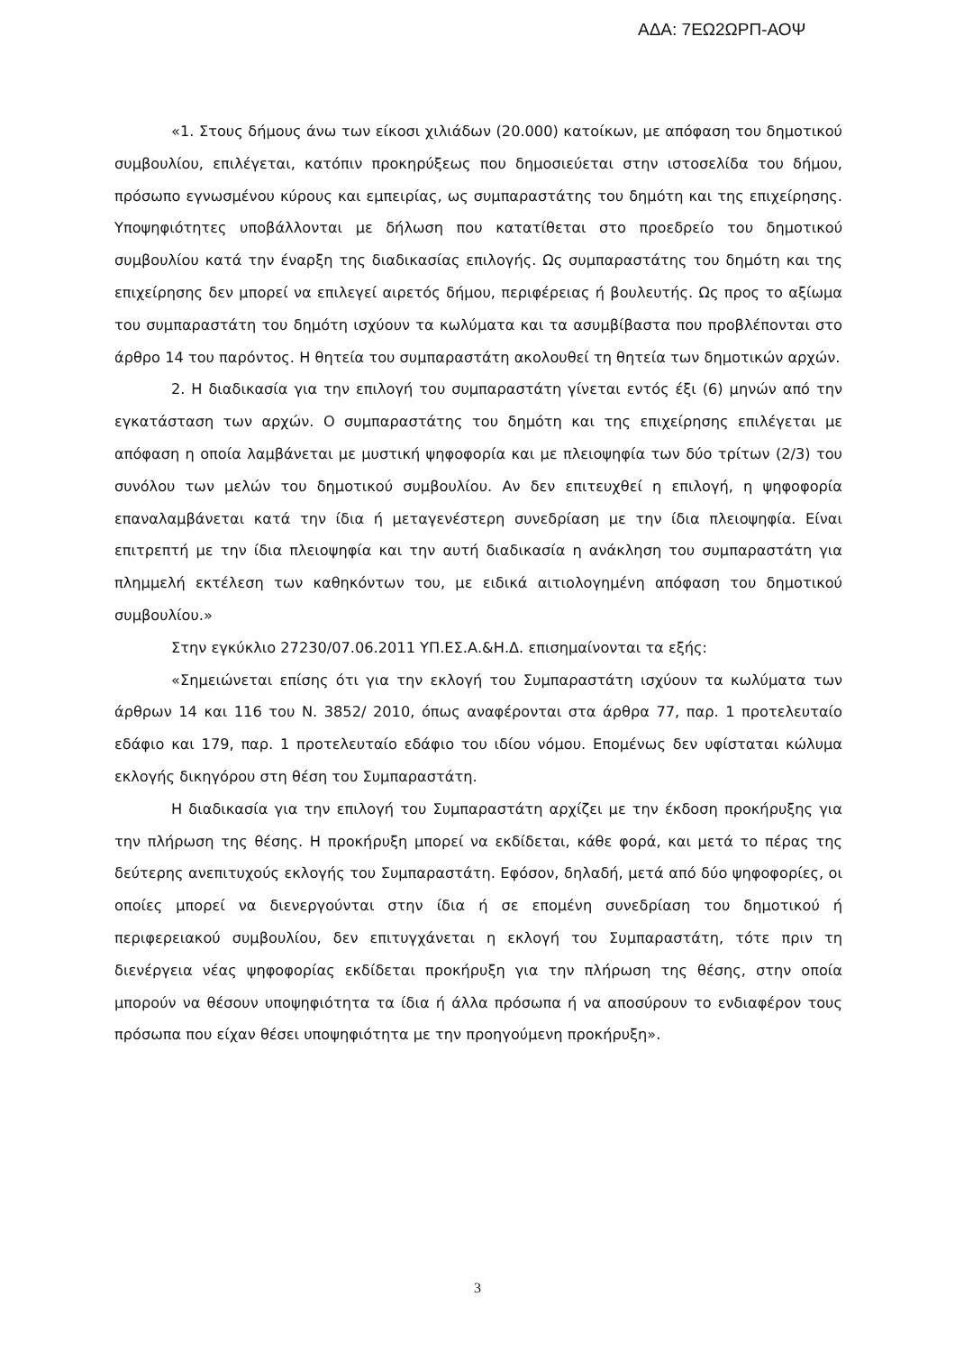ΑΔΑ: 7ΕΩ2ΩΡΠ-ΑΟΨ
«1. Στους δήμους άνω των είκοσι χιλιάδων (20.000) κατοίκων, με απόφαση του δημοτικού συμβουλίου, επιλέγεται, κατόπιν προκηρύξεως που δημοσιεύεται στην ιστοσελίδα του δήμου, πρόσωπο εγνωσμένου κύρους και εμπειρίας, ως συμπαραστάτης του δημότη και της επιχείρησης. Υποψηφιότητες υποβάλλονται με δήλωση που κατατίθεται στο προεδρείο του δημοτικού συμβουλίου κατά την έναρξη της διαδικασίας επιλογής. Ως συμπαραστάτης του δημότη και της επιχείρησης δεν μπορεί να επιλεγεί αιρετός δήμου, περιφέρειας ή βουλευτής. Ως προς το αξίωμα του συμπαραστάτη του δημότη ισχύουν τα κωλύματα και τα ασυμβίβαστα που προβλέπονται στο άρθρο 14 του παρόντος. Η θητεία του συμπαραστάτη ακολουθεί τη θητεία των δημοτικών αρχών.
2. Η διαδικασία για την επιλογή του συμπαραστάτη γίνεται εντός έξι (6) μηνών από την εγκατάσταση των αρχών. Ο συμπαραστάτης του δημότη και της επιχείρησης επιλέγεται με απόφαση η οποία λαμβάνεται με μυστική ψηφοφορία και με πλειοψηφία των δύο τρίτων (2/3) του συνόλου των μελών του δημοτικού συμβουλίου. Αν δεν επιτευχθεί η επιλογή, η ψηφοφορία επαναλαμβάνεται κατά την ίδια ή μεταγενέστερη συνεδρίαση με την ίδια πλειοψηφία. Είναι επιτρεπτή με την ίδια πλειοψηφία και την αυτή διαδικασία η ανάκληση του συμπαραστάτη για πλημμελή εκτέλεση των καθηκόντων του, με ειδικά αιτιολογημένη απόφαση του δημοτικού συμβουλίου.»
Στην εγκύκλιο 27230/07.06.2011 ΥΠ.ΕΣ.Α.&Η.Δ. επισημαίνονται τα εξής:
«Σημειώνεται επίσης ότι για την εκλογή του Συμπαραστάτη ισχύουν τα κωλύματα των άρθρων 14 και 116 του Ν. 3852/ 2010, όπως αναφέρονται στα άρθρα 77, παρ. 1 προτελευταίο εδάφιο και 179, παρ. 1 προτελευταίο εδάφιο του ιδίου νόμου. Επομένως δεν υφίσταται κώλυμα εκλογής δικηγόρου στη θέση του Συμπαραστάτη.
Η διαδικασία για την επιλογή του Συμπαραστάτη αρχίζει με την έκδοση προκήρυξης για την πλήρωση της θέσης. Η προκήρυξη μπορεί να εκδίδεται, κάθε φορά, και μετά το πέρας της δεύτερης ανεπιτυχούς εκλογής του Συμπαραστάτη. Εφόσον, δηλαδή, μετά από δύο ψηφοφορίες, οι οποίες μπορεί να διενεργούνται στην ίδια ή σε επομένη συνεδρίαση του δημοτικού ή περιφερειακού συμβουλίου, δεν επιτυγχάνεται η εκλογή του Συμπαραστάτη, τότε πριν τη διενέργεια νέας ψηφοφορίας εκδίδεται προκήρυξη για την πλήρωση της θέσης, στην οποία μπορούν να θέσουν υποψηφιότητα τα ίδια ή άλλα πρόσωπα ή να αποσύρουν το ενδιαφέρον τους πρόσωπα που είχαν θέσει υποψηφιότητα με την προηγούμενη προκήρυξη».
3